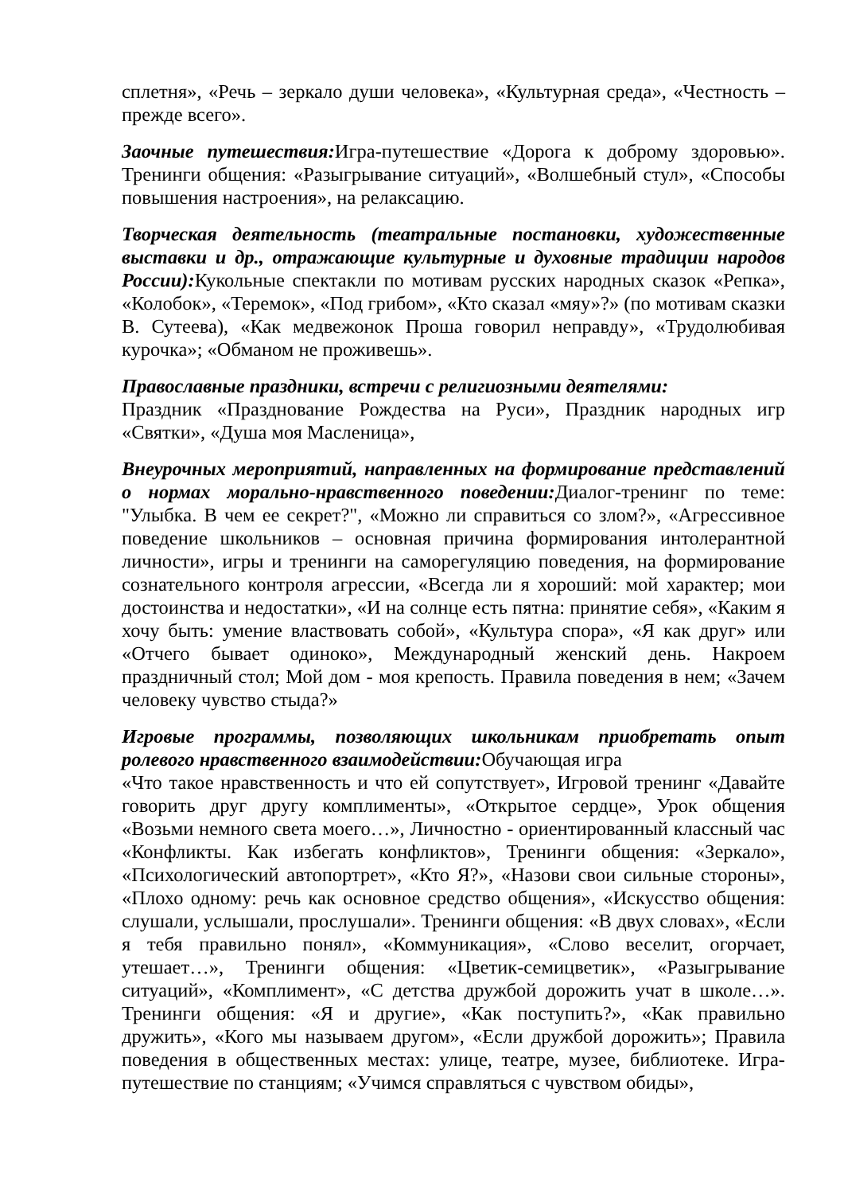сплетня», «Речь – зеркало души человека», «Культурная среда», «Честность – прежде всего».
Заочные путешествия: Игра-путешествие «Дорога к доброму здоровью». Тренинги общения: «Разыгрывание ситуаций», «Волшебный стул», «Способы повышения настроения», на релаксацию.
Творческая деятельность (театральные постановки, художественные выставки и др., отражающие культурные и духовные традиции народов России): Кукольные спектакли по мотивам русских народных сказок «Репка», «Колобок», «Теремок», «Под грибом», «Кто сказал «мяу»?» (по мотивам сказки В. Сутеева), «Как медвежонок Проша говорил неправду», «Трудолюбивая курочка»; «Обманом не проживешь».
Православные праздники, встречи с религиозными деятелями:
Праздник «Празднование Рождества на Руси», Праздник народных игр «Святки», «Душа моя Масленица»,
Внеурочных мероприятий, направленных на формирование представлений о нормах морально-нравственного поведении: Диалог-тренинг по теме: "Улыбка. В чем ее секрет?", «Можно ли справиться со злом?», «Агрессивное поведение школьников – основная причина формирования интолерантной личности», игры и тренинги на саморегуляцию поведения, на формирование сознательного контроля агрессии, «Всегда ли я хороший: мой характер; мои достоинства и недостатки», «И на солнце есть пятна: принятие себя», «Каким я хочу быть: умение властвовать собой», «Культура спора», «Я как друг» или «Отчего бывает одиноко», Международный женский день. Накроем праздничный стол; Мой дом - моя крепость. Правила поведения в нем; «Зачем человеку чувство стыда?»
Игровые программы, позволяющих школьникам приобретать опыт ролевого нравственного взаимодействии: Обучающая игра
«Что такое нравственность и что ей сопутствует», Игровой тренинг «Давайте говорить друг другу комплименты», «Открытое сердце», Урок общения «Возьми немного света моего…», Личностно - ориентированный классный час «Конфликты. Как избегать конфликтов», Тренинги общения: «Зеркало», «Психологический автопортрет», «Кто Я?», «Назови свои сильные стороны», «Плохо одному: речь как основное средство общения», «Искусство общения: слушали, услышали, прослушали». Тренинги общения: «В двух словах», «Если я тебя правильно понял», «Коммуникация», «Слово веселит, огорчает, утешает…», Тренинги общения: «Цветик-семицветик», «Разыгрывание ситуаций», «Комплимент», «С детства дружбой дорожить учат в школе…». Тренинги общения: «Я и другие», «Как поступить?», «Как правильно дружить», «Кого мы называем другом», «Если дружбой дорожить»; Правила поведения в общественных местах: улице, театре, музее, библиотеке. Игра-путешествие по станциям; «Учимся справляться с чувством обиды»,